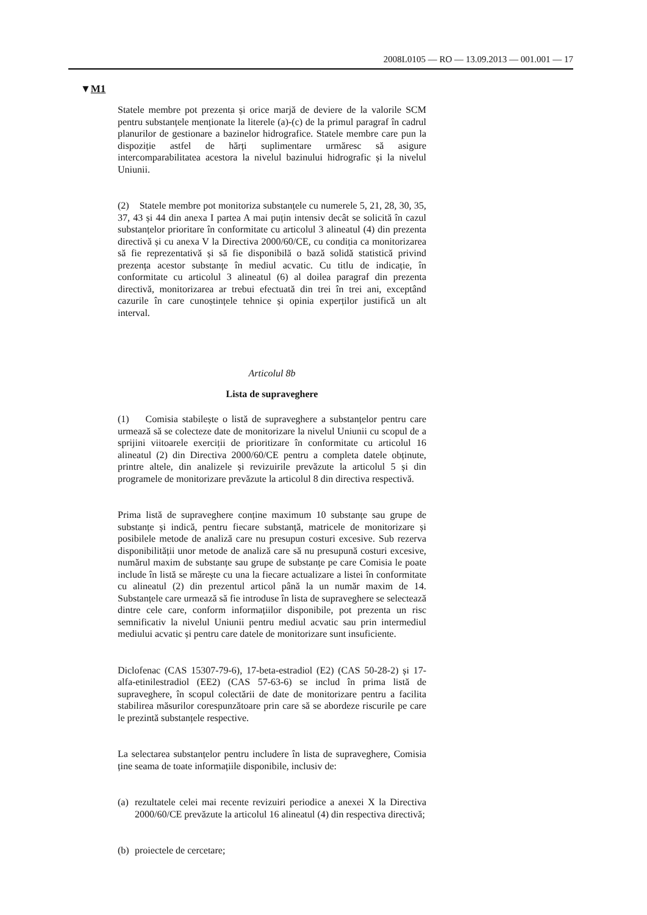2008L0105 — RO — 13.09.2013 — 001.001 — 17
▼M1
Statele membre pot prezenta și orice marjă de deviere de la valorile SCM pentru substanțele menționate la literele (a)-(c) de la primul paragraf în cadrul planurilor de gestionare a bazinelor hidrografice. Statele membre care pun la dispoziție astfel de hărți suplimentare urmăresc să asigure intercomparabilitatea acestora la nivelul bazinului hidrografic și la nivelul Uniunii.
(2) Statele membre pot monitoriza substanțele cu numerele 5, 21, 28, 30, 35, 37, 43 și 44 din anexa I partea A mai puțin intensiv decât se solicită în cazul substanțelor prioritare în conformitate cu articolul 3 alineatul (4) din prezenta directivă și cu anexa V la Directiva 2000/60/CE, cu condiția ca monitorizarea să fie reprezentativă și să fie disponibilă o bază solidă statistică privind prezența acestor substanțe în mediul acvatic. Cu titlu de indicație, în conformitate cu articolul 3 alineatul (6) al doilea paragraf din prezenta directivă, monitorizarea ar trebui efectuată din trei în trei ani, exceptând cazurile în care cunoștințele tehnice și opinia experților justifică un alt interval.
Articolul 8b
Lista de supraveghere
(1) Comisia stabilește o listă de supraveghere a substanțelor pentru care urmează să se colecteze date de monitorizare la nivelul Uniunii cu scopul de a sprijini viitoarele exerciții de prioritizare în conformitate cu articolul 16 alineatul (2) din Directiva 2000/60/CE pentru a completa datele obținute, printre altele, din analizele și revizuirile prevăzute la articolul 5 și din programele de monitorizare prevăzute la articolul 8 din directiva respectivă.
Prima listă de supraveghere conține maximum 10 substanțe sau grupe de substanțe și indică, pentru fiecare substanță, matricele de monitorizare și posibilele metode de analiză care nu presupun costuri excesive. Sub rezerva disponibilității unor metode de analiză care să nu presupună costuri excesive, numărul maxim de substanțe sau grupe de substanțe pe care Comisia le poate include în listă se mărește cu una la fiecare actualizare a listei în conformitate cu alineatul (2) din prezentul articol până la un număr maxim de 14. Substanțele care urmează să fie introduse în lista de supraveghere se selectează dintre cele care, conform informațiilor disponibile, pot prezenta un risc semnificativ la nivelul Uniunii pentru mediul acvatic sau prin intermediul mediului acvatic și pentru care datele de monitorizare sunt insuficiente.
Diclofenac (CAS 15307-79-6), 17-beta-estradiol (E2) (CAS 50-28-2) și 17-alfa-etinilestradiol (EE2) (CAS 57-63-6) se includ în prima listă de supraveghere, în scopul colectării de date de monitorizare pentru a facilita stabilirea măsurilor corespunzătoare prin care să se abordeze riscurile pe care le prezintă substanțele respective.
La selectarea substanțelor pentru includere în lista de supraveghere, Comisia ține seama de toate informațiile disponibile, inclusiv de:
(a)
rezultatele celei mai recente revizuiri periodice a anexei X la Directiva 2000/60/CE prevăzute la articolul 16 alineatul (4) din respectiva directivă;
(b)
proiectele de cercetare;